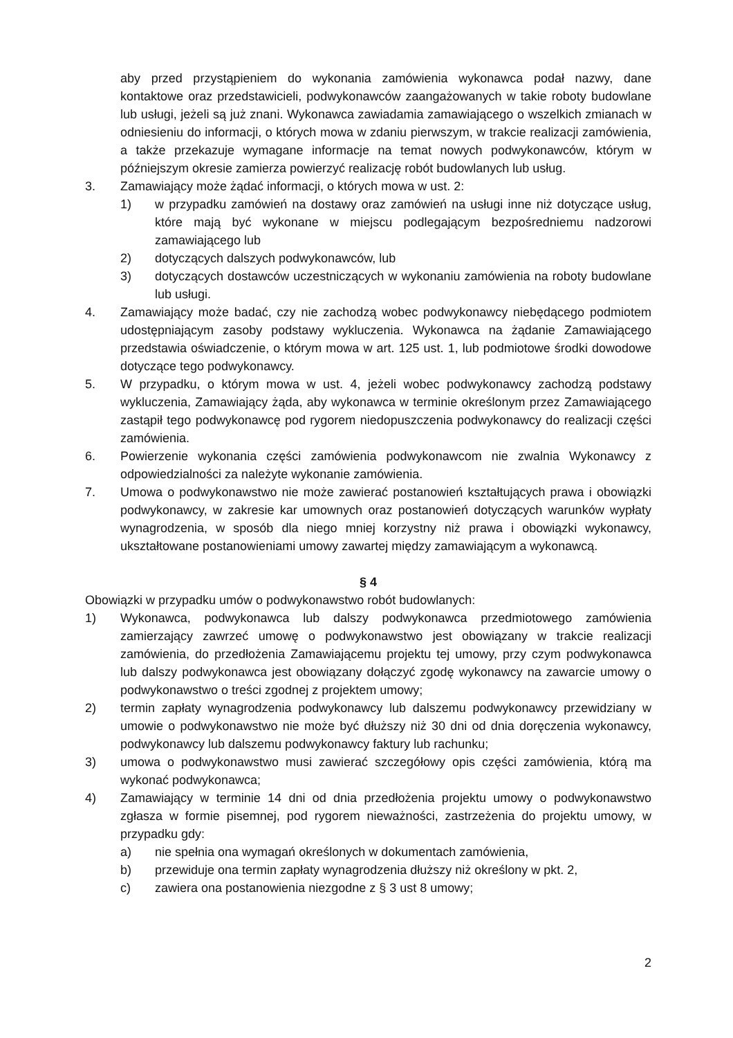aby przed przystąpieniem do wykonania zamówienia wykonawca podał nazwy, dane kontaktowe oraz przedstawicieli, podwykonawców zaangażowanych w takie roboty budowlane lub usługi, jeżeli są już znani. Wykonawca zawiadamia zamawiającego o wszelkich zmianach w odniesieniu do informacji, o których mowa w zdaniu pierwszym, w trakcie realizacji zamówienia, a także przekazuje wymagane informacje na temat nowych podwykonawców, którym w późniejszym okresie zamierza powierzyć realizację robót budowlanych lub usług.
3. Zamawiający może żądać informacji, o których mowa w ust. 2:
1) w przypadku zamówień na dostawy oraz zamówień na usługi inne niż dotyczące usług, które mają być wykonane w miejscu podlegającym bezpośredniemu nadzorowi zamawiającego lub
2) dotyczących dalszych podwykonawców, lub
3) dotyczących dostawców uczestniczących w wykonaniu zamówienia na roboty budowlane lub usługi.
4. Zamawiający może badać, czy nie zachodzą wobec podwykonawcy niebędącego podmiotem udostępniającym zasoby podstawy wykluczenia. Wykonawca na żądanie Zamawiającego przedstawia oświadczenie, o którym mowa w art. 125 ust. 1, lub podmiotowe środki dowodowe dotyczące tego podwykonawcy.
5. W przypadku, o którym mowa w ust. 4, jeżeli wobec podwykonawcy zachodzą podstawy wykluczenia, Zamawiający żąda, aby wykonawca w terminie określonym przez Zamawiającego zastąpił tego podwykonawcę pod rygorem niedopuszczenia podwykonawcy do realizacji części zamówienia.
6. Powierzenie wykonania części zamówienia podwykonawcom nie zwalnia Wykonawcy z odpowiedzialności za należyte wykonanie zamówienia.
7. Umowa o podwykonawstwo nie może zawierać postanowień kształtujących prawa i obowiązki podwykonawcy, w zakresie kar umownych oraz postanowień dotyczących warunków wypłaty wynagrodzenia, w sposób dla niego mniej korzystny niż prawa i obowiązki wykonawcy, ukształtowane postanowieniami umowy zawartej między zamawiającym a wykonawcą.
§ 4
Obowiązki w przypadku umów o podwykonawstwo robót budowlanych:
1) Wykonawca, podwykonawca lub dalszy podwykonawca przedmiotowego zamówienia zamierzający zawrzeć umowę o podwykonawstwo jest obowiązany w trakcie realizacji zamówienia, do przedłożenia Zamawiającemu projektu tej umowy, przy czym podwykonawca lub dalszy podwykonawca jest obowiązany dołączyć zgodę wykonawcy na zawarcie umowy o podwykonawstwo o treści zgodnej z projektem umowy;
2) termin zapłaty wynagrodzenia podwykonawcy lub dalszemu podwykonawcy przewidziany w umowie o podwykonawstwo nie może być dłuższy niż 30 dni od dnia doręczenia wykonawcy, podwykonawcy lub dalszemu podwykonawcy faktury lub rachunku;
3) umowa o podwykonawstwo musi zawierać szczegółowy opis części zamówienia, którą ma wykonać podwykonawca;
4) Zamawiający w terminie 14 dni od dnia przedłożenia projektu umowy o podwykonawstwo zgłasza w formie pisemnej, pod rygorem nieważności, zastrzeżenia do projektu umowy, w przypadku gdy:
a) nie spełnia ona wymagań określonych w dokumentach zamówienia,
b) przewiduje ona termin zapłaty wynagrodzenia dłuższy niż określony w pkt. 2,
c) zawiera ona postanowienia niezgodne z § 3 ust 8 umowy;
2